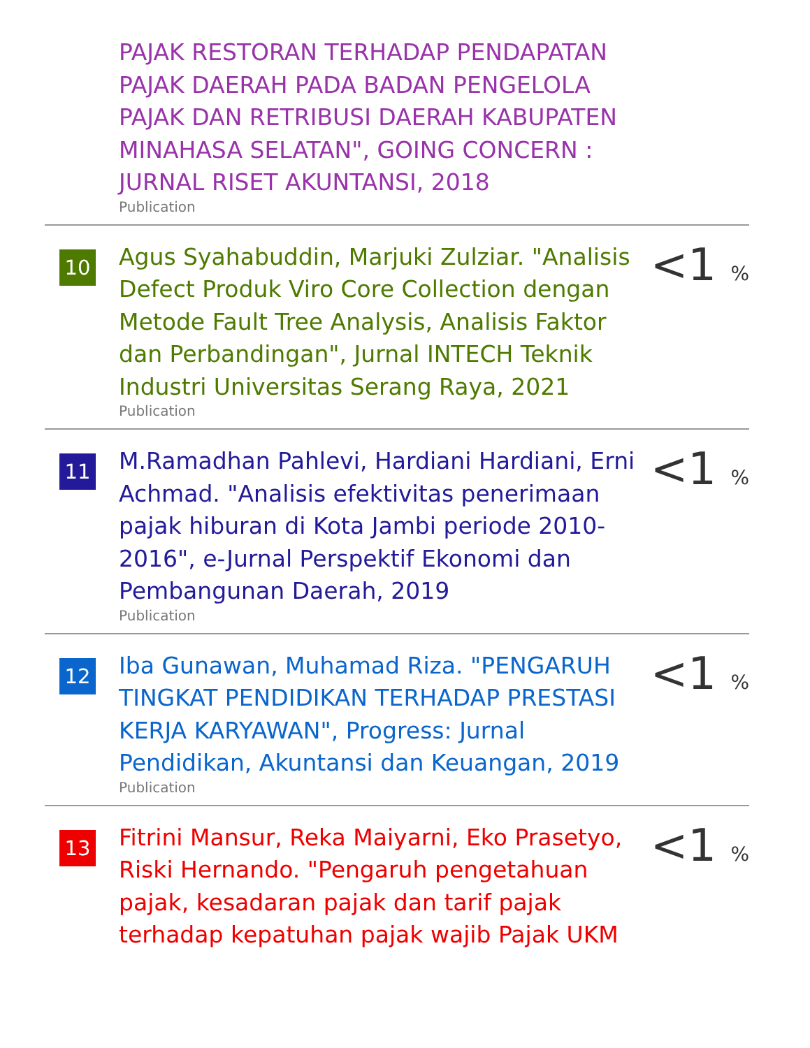PAJAK RESTORAN TERHADAP PENDAPATAN PAJAK DAERAH PADA BADAN PENGELOLA PAJAK DAN RETRIBUSI DAERAH KABUPATEN MINAHASA SELATAN", GOING CONCERN : JURNAL RISET AKUNTANSI, 2018
Publication
10
Agus Syahabuddin, Marjuki Zulziar. "Analisis Defect Produk Viro Core Collection dengan Metode Fault Tree Analysis, Analisis Faktor dan Perbandingan", Jurnal INTECH Teknik Industri Universitas Serang Raya, 2021
Publication
<1 %
11
M.Ramadhan Pahlevi, Hardiani Hardiani, Erni Achmad. "Analisis efektivitas penerimaan pajak hiburan di Kota Jambi periode 2010-2016", e-Jurnal Perspektif Ekonomi dan Pembangunan Daerah, 2019
Publication
<1 %
12
Iba Gunawan, Muhamad Riza. "PENGARUH TINGKAT PENDIDIKAN TERHADAP PRESTASI KERJA KARYAWAN", Progress: Jurnal Pendidikan, Akuntansi dan Keuangan, 2019
Publication
<1 %
13
Fitrini Mansur, Reka Maiyarni, Eko Prasetyo, Riski Hernando. "Pengaruh pengetahuan pajak, kesadaran pajak dan tarif pajak terhadap kepatuhan pajak wajib Pajak UKM
<1 %